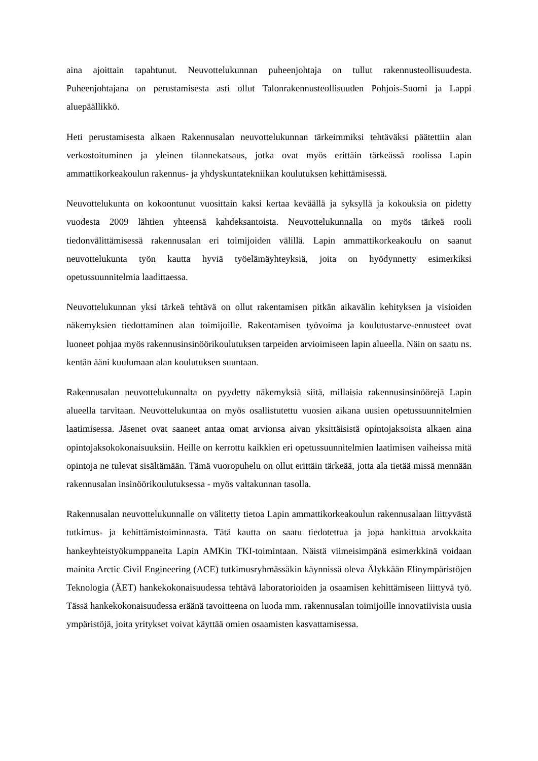aina ajoittain tapahtunut. Neuvottelukunnan puheenjohtaja on tullut rakennusteollisuudesta. Puheenjohtajana on perustamisesta asti ollut Talonrakennusteollisuuden Pohjois-Suomi ja Lappi aluepäällikkö.
Heti perustamisesta alkaen Rakennusalan neuvottelukunnan tärkeimmiksi tehtäväksi päätettiin alan verkostoituminen ja yleinen tilannekatsaus, jotka ovat myös erittäin tärkeässä roolissa Lapin ammattikorkeakoulun rakennus- ja yhdyskuntatekniikan koulutuksen kehittämisessä.
Neuvottelukunta on kokoontunut vuosittain kaksi kertaa keväällä ja syksyllä ja kokouksia on pidetty vuodesta 2009 lähtien yhteensä kahdeksantoista. Neuvottelukunnalla on myös tärkeä rooli tiedonvälittämisessä rakennusalan eri toimijoiden välillä. Lapin ammattikorkeakoulu on saanut neuvottelukunta työn kautta hyviä työelämäyhteyksiä, joita on hyödynnetty esimerkiksi opetussuunnitelmia laadittaessa.
Neuvottelukunnan yksi tärkeä tehtävä on ollut rakentamisen pitkän aikavälin kehityksen ja visioiden näkemyksien tiedottaminen alan toimijoille. Rakentamisen työvoima ja koulutustarve-ennusteet ovat luoneet pohjaa myös rakennusinsinöörikoulutuksen tarpeiden arvioimiseen lapin alueella. Näin on saatu ns. kentän ääni kuulumaan alan koulutuksen suuntaan.
Rakennusalan neuvottelukunnalta on pyydetty näkemyksiä siitä, millaisia rakennusinsinöörejä Lapin alueella tarvitaan. Neuvottelukuntaa on myös osallistutettu vuosien aikana uusien opetussuunnitelmien laatimisessa. Jäsenet ovat saaneet antaa omat arvionsa aivan yksittäisistä opintojaksoista alkaen aina opintojaksokokonaisuuksiin. Heille on kerrottu kaikkien eri opetussuunnitelmien laatimisen vaiheissa mitä opintoja ne tulevat sisältämään. Tämä vuoropuhelu on ollut erittäin tärkeää, jotta ala tietää missä mennään rakennusalan insinöörikoulutuksessa - myös valtakunnan tasolla.
Rakennusalan neuvottelukunnalle on välitetty tietoa Lapin ammattikorkeakoulun rakennusalaan liittyvästä tutkimus- ja kehittämistoiminnasta. Tätä kautta on saatu tiedotettua ja jopa hankittua arvokkaita hankeyhteistyökumppaneita Lapin AMKin TKI-toimintaan. Näistä viimeisimpänä esimerkkinä voidaan mainita Arctic Civil Engineering (ACE) tutkimusryhmässäkin käynnissä oleva Älykkään Elinympäristöjen Teknologia (ÄET) hankekokonaisuudessa tehtävä laboratorioiden ja osaamisen kehittämiseen liittyvä työ. Tässä hankekokonaisuudessa eräänä tavoitteena on luoda mm. rakennusalan toimijoille innovatiivisia uusia ympäristöjä, joita yritykset voivat käyttää omien osaamisten kasvattamisessa.